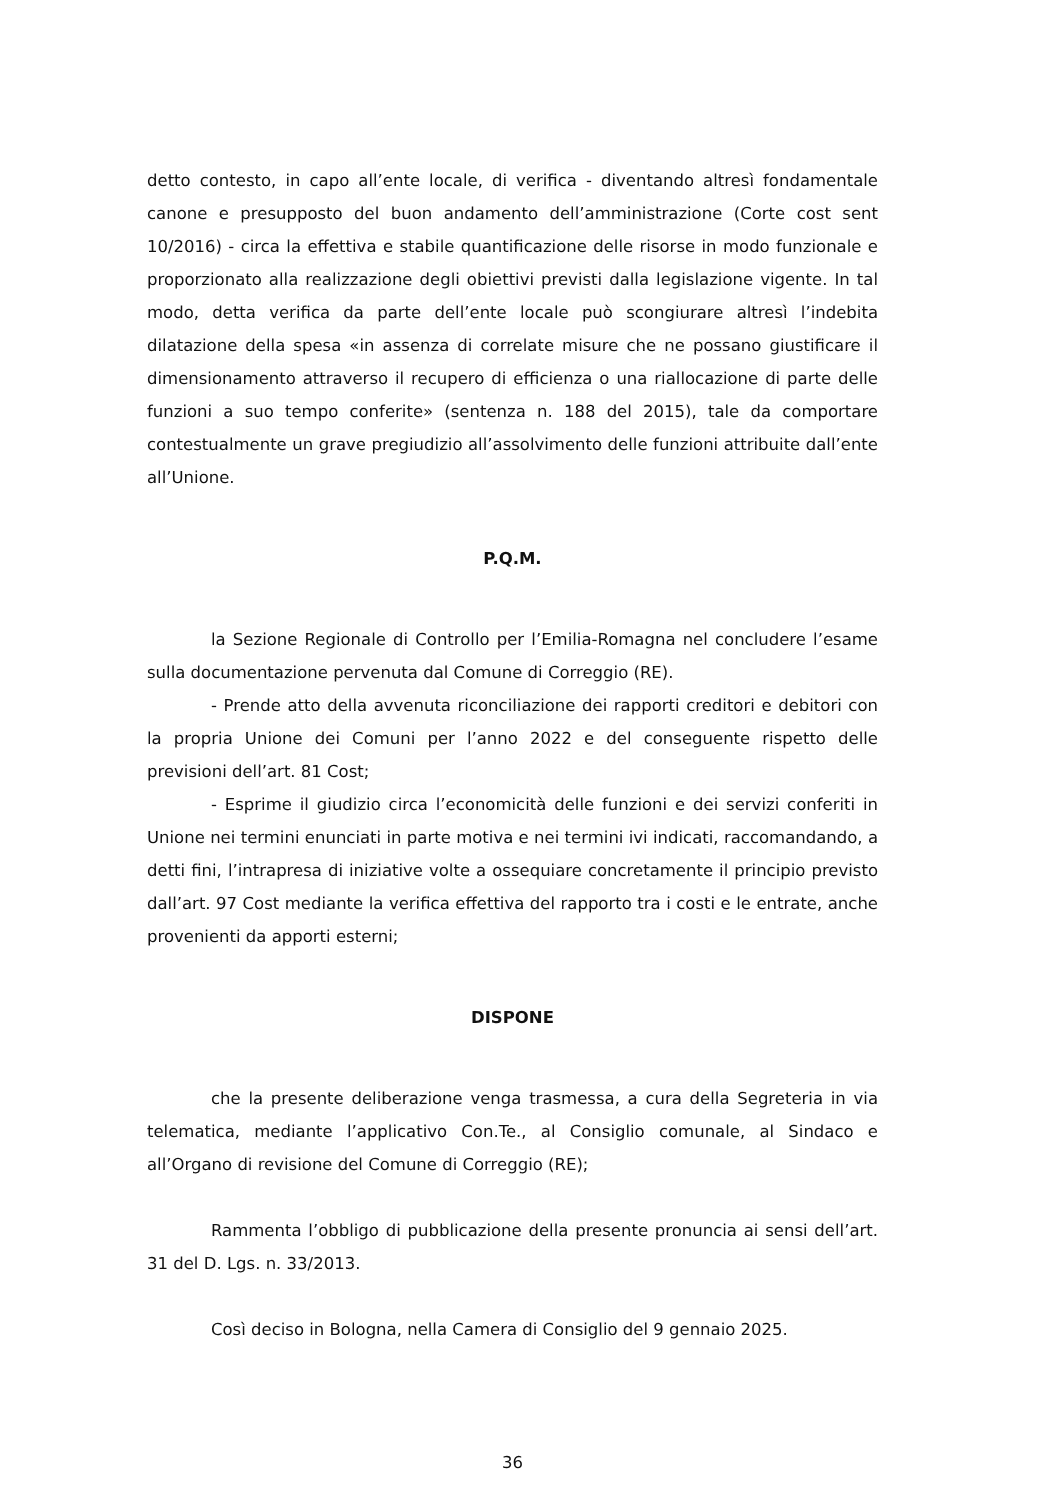detto contesto, in capo all’ente locale, di verifica - diventando altresì fondamentale canone e presupposto del buon andamento dell’amministrazione (Corte cost sent 10/2016) - circa la effettiva e stabile quantificazione delle risorse in modo funzionale e proporzionato alla realizzazione degli obiettivi previsti dalla legislazione vigente. In tal modo, detta verifica da parte dell’ente locale può scongiurare altresì l’indebita dilatazione della spesa «in assenza di correlate misure che ne possano giustificare il dimensionamento attraverso il recupero di efficienza o una riallocazione di parte delle funzioni a suo tempo conferite» (sentenza n. 188 del 2015), tale da comportare contestualmente un grave pregiudizio all’assolvimento delle funzioni attribuite dall’ente all’Unione.
P.Q.M.
la Sezione Regionale di Controllo per l’Emilia-Romagna nel concludere l’esame sulla documentazione pervenuta dal Comune di Correggio (RE).
- Prende atto della avvenuta riconciliazione dei rapporti creditori e debitori con la propria Unione dei Comuni per l’anno 2022 e del conseguente rispetto delle previsioni dell’art. 81 Cost;
- Esprime il giudizio circa l’economicità delle funzioni e dei servizi conferiti in Unione nei termini enunciati in parte motiva e nei termini ivi indicati, raccomandando, a detti fini, l’intrapresa di iniziative volte a ossequiare concretamente il principio previsto dall’art. 97 Cost mediante la verifica effettiva del rapporto tra i costi e le entrate, anche provenienti da apporti esterni;
DISPONE
che la presente deliberazione venga trasmessa, a cura della Segreteria in via telematica, mediante l’applicativo Con.Te., al Consiglio comunale, al Sindaco e all’Organo di revisione del Comune di Correggio (RE);
Rammenta l’obbligo di pubblicazione della presente pronuncia ai sensi dell’art. 31 del D. Lgs. n. 33/2013.
Così deciso in Bologna, nella Camera di Consiglio del 9 gennaio 2025.
36